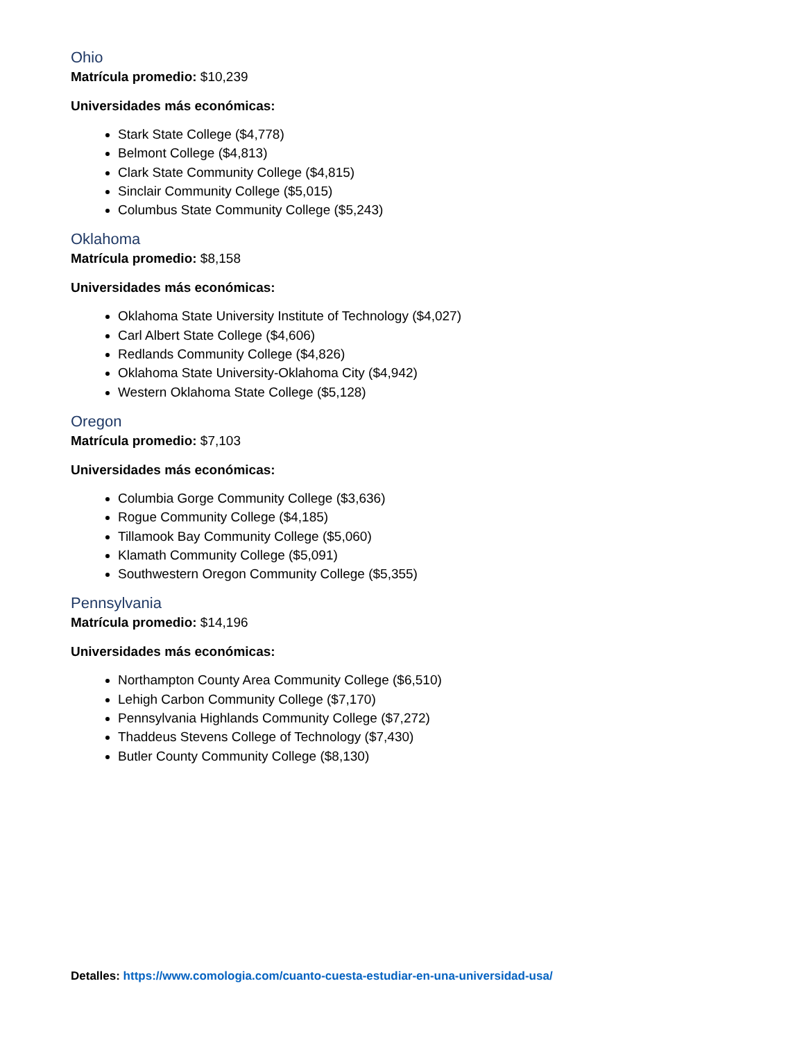Ohio
Matrícula promedio: $10,239
Universidades más económicas:
Stark State College ($4,778)
Belmont College ($4,813)
Clark State Community College ($4,815)
Sinclair Community College ($5,015)
Columbus State Community College ($5,243)
Oklahoma
Matrícula promedio: $8,158
Universidades más económicas:
Oklahoma State University Institute of Technology ($4,027)
Carl Albert State College ($4,606)
Redlands Community College ($4,826)
Oklahoma State University-Oklahoma City ($4,942)
Western Oklahoma State College ($5,128)
Oregon
Matrícula promedio: $7,103
Universidades más económicas:
Columbia Gorge Community College ($3,636)
Rogue Community College ($4,185)
Tillamook Bay Community College ($5,060)
Klamath Community College ($5,091)
Southwestern Oregon Community College ($5,355)
Pennsylvania
Matrícula promedio: $14,196
Universidades más económicas:
Northampton County Area Community College ($6,510)
Lehigh Carbon Community College ($7,170)
Pennsylvania Highlands Community College ($7,272)
Thaddeus Stevens College of Technology ($7,430)
Butler County Community College ($8,130)
Detalles: https://www.comologia.com/cuanto-cuesta-estudiar-en-una-universidad-usa/